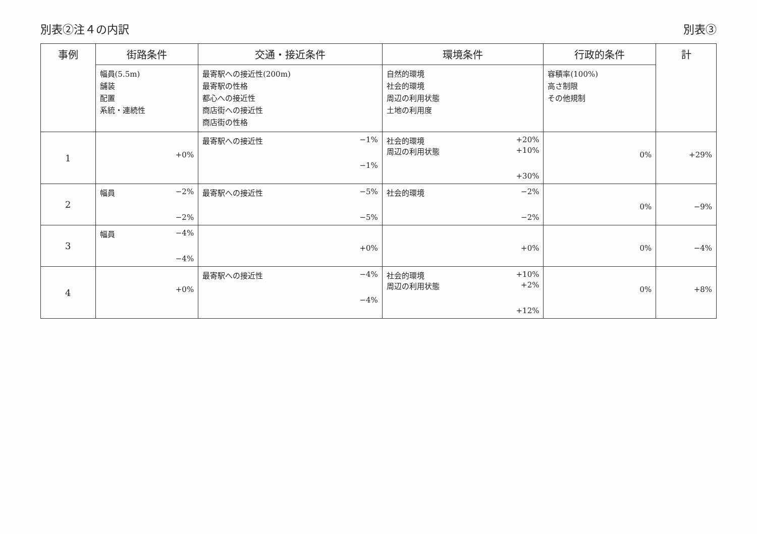別表②注４の内訳 別表③
| 事例 | 街路条件 | 交通・接近条件 | 環境条件 | 行政的条件 | 計 |
| --- | --- | --- | --- | --- | --- |
| | 幅員(5.5m) 舗装 配置 系統・連続性 | 最寄駅への接近性(200m) 最寄駅の性格 都心への接近性 商店街への接近性 商店街の性格 | 自然的環境 社会的環境 周辺の利用状態 土地の利用度 | 容積率(100%) 高さ制限 その他規制 | |
| 1 | +0% | 最寄駅への接近性 −1% −1% | 社会的環境 +20% 周辺の利用状態 +10% +30% | 0% | +29% |
| 2 | 幅員 −2% −2% | 最寄駅への接近性 −5% −5% | 社会的環境 −2% −2% | 0% | −9% |
| 3 | 幅員 −4% −4% | +0% | +0% | 0% | −4% |
| 4 | +0% | 最寄駅への接近性 −4% −4% | 社会的環境 +10% 周辺の利用状態 +2% +12% | 0% | +8% |